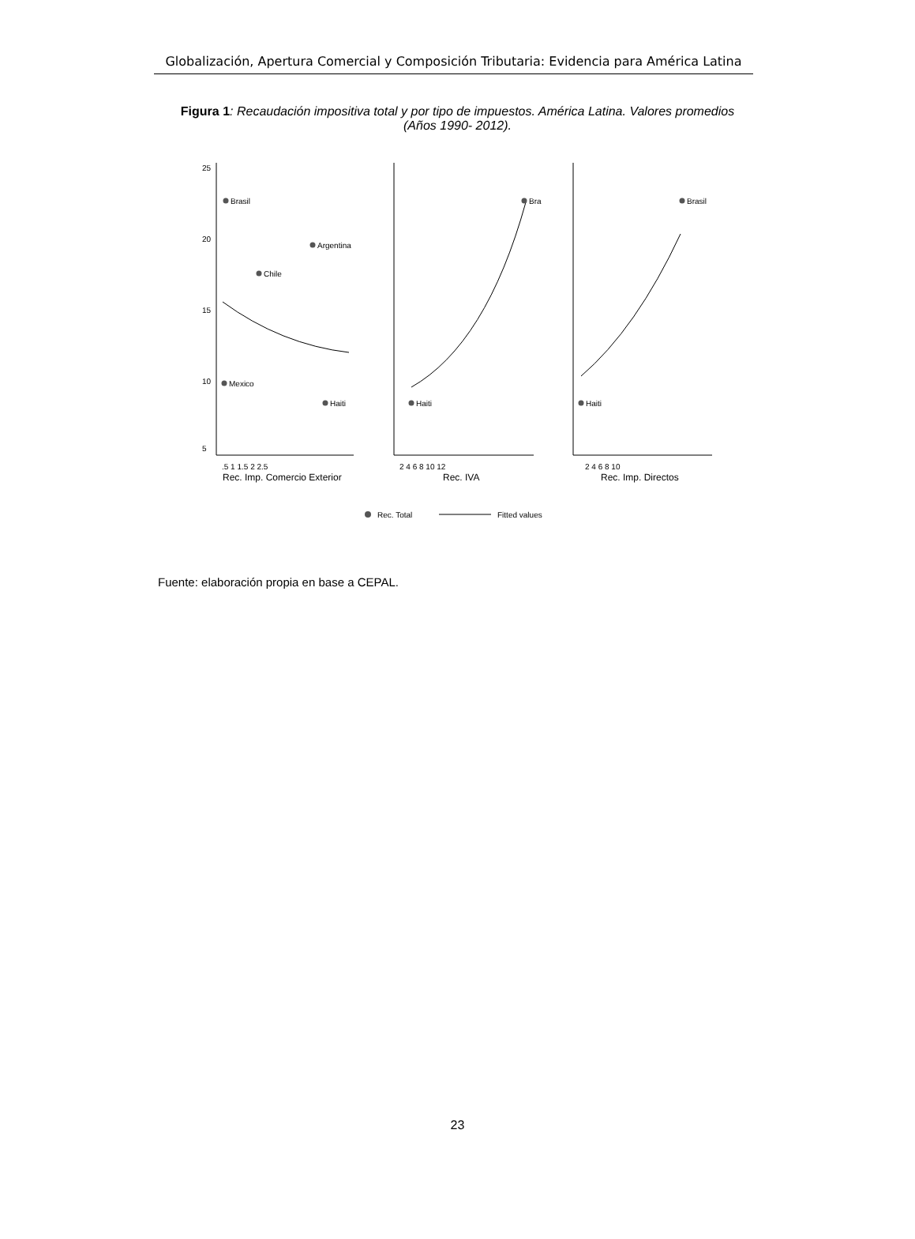Globalización, Apertura Comercial y Composición Tributaria: Evidencia para América Latina
Figura 1: Recaudación impositiva total y por tipo de impuestos. América Latina. Valores promedios (Años 1990- 2012).
25
20
15
10
5
.5 1 1.5 2 2.5
Rec. Imp. Comercio Exterior
Brasil
Argentina
Chile
Mexico
Haiti
2 4 6 8 10 12
Rec. IVA
Bra
Haiti
2 4 6 8 10
Rec. Imp. Directos
Brasil
Haiti
Rec. Total
Fitted values
Fuente: elaboración propia en base a CEPAL.
23